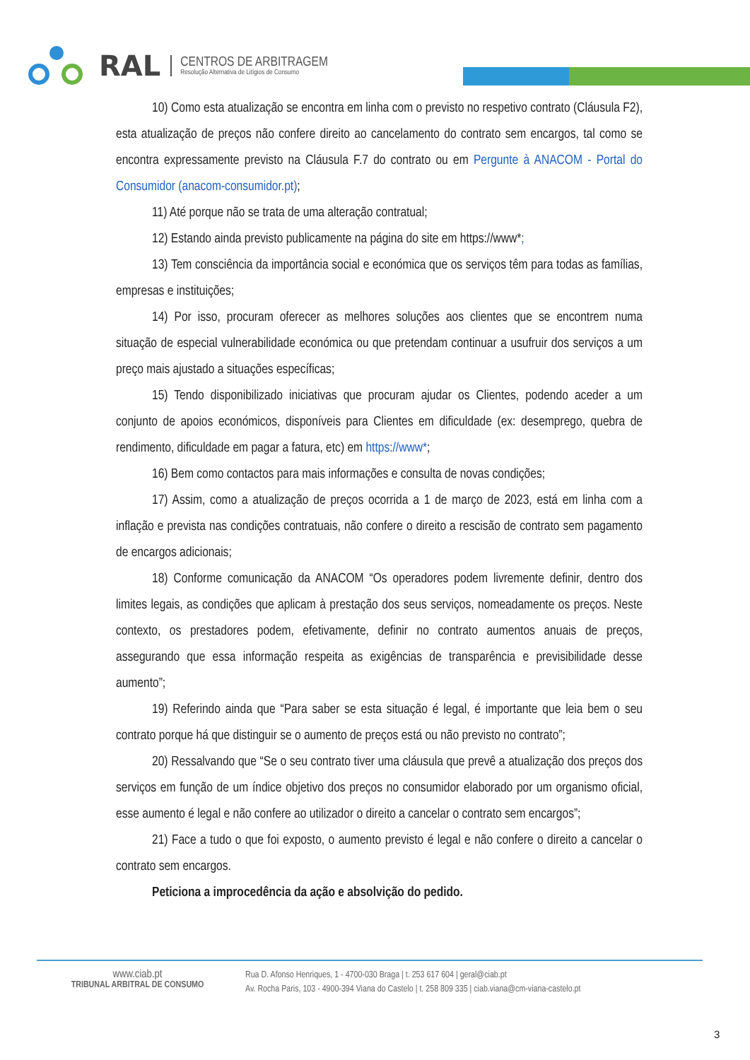RAL
CENTROS DE ARBITRAGEM
Resolução Alternativa de Litígios de Consumo
10) Como esta atualização se encontra em linha com o previsto no respetivo contrato (Cláusula F2), esta atualização de preços não confere direito ao cancelamento do contrato sem encargos, tal como se encontra expressamente previsto na Cláusula F.7 do contrato ou em Pergunte à ANACOM - Portal do Consumidor (anacom-consumidor.pt);
11) Até porque não se trata de uma alteração contratual;
12) Estando ainda previsto publicamente na página do site em https://www*;
13) Tem consciência da importância social e económica que os serviços têm para todas as famílias, empresas e instituições;
14) Por isso, procuram oferecer as melhores soluções aos clientes que se encontrem numa situação de especial vulnerabilidade económica ou que pretendam continuar a usufruir dos serviços a um preço mais ajustado a situações específicas;
15) Tendo disponibilizado iniciativas que procuram ajudar os Clientes, podendo aceder a um conjunto de apoios económicos, disponíveis para Clientes em dificuldade (ex: desemprego, quebra de rendimento, dificuldade em pagar a fatura, etc) em https://www*;
16) Bem como contactos para mais informações e consulta de novas condições;
17) Assim, como a atualização de preços ocorrida a 1 de março de 2023, está em linha com a inflação e prevista nas condições contratuais, não confere o direito a rescisão de contrato sem pagamento de encargos adicionais;
18) Conforme comunicação da ANACOM “Os operadores podem livremente definir, dentro dos limites legais, as condições que aplicam à prestação dos seus serviços, nomeadamente os preços. Neste contexto, os prestadores podem, efetivamente, definir no contrato aumentos anuais de preços, assegurando que essa informação respeita as exigências de transparência e previsibilidade desse aumento”;
19) Referindo ainda que “Para saber se esta situação é legal, é importante que leia bem o seu contrato porque há que distinguir se o aumento de preços está ou não previsto no contrato”;
20) Ressalvando que “Se o seu contrato tiver uma cláusula que prevê a atualização dos preços dos serviços em função de um índice objetivo dos preços no consumidor elaborado por um organismo oficial, esse aumento é legal e não confere ao utilizador o direito a cancelar o contrato sem encargos”;
21) Face a tudo o que foi exposto, o aumento previsto é legal e não confere o direito a cancelar o contrato sem encargos.
Peticiona a improcedência da ação e absolvição do pedido.
www.ciab.pt
TRIBUNAL ARBITRAL DE CONSUMO
Rua D. Afonso Henriques, 1 - 4700-030 Braga | t. 253 617 604 | geral@ciab.pt
Av. Rocha Paris, 103 - 4900-394 Viana do Castelo | t. 258 809 335 | ciab.viana@cm-viana-castelo.pt
3